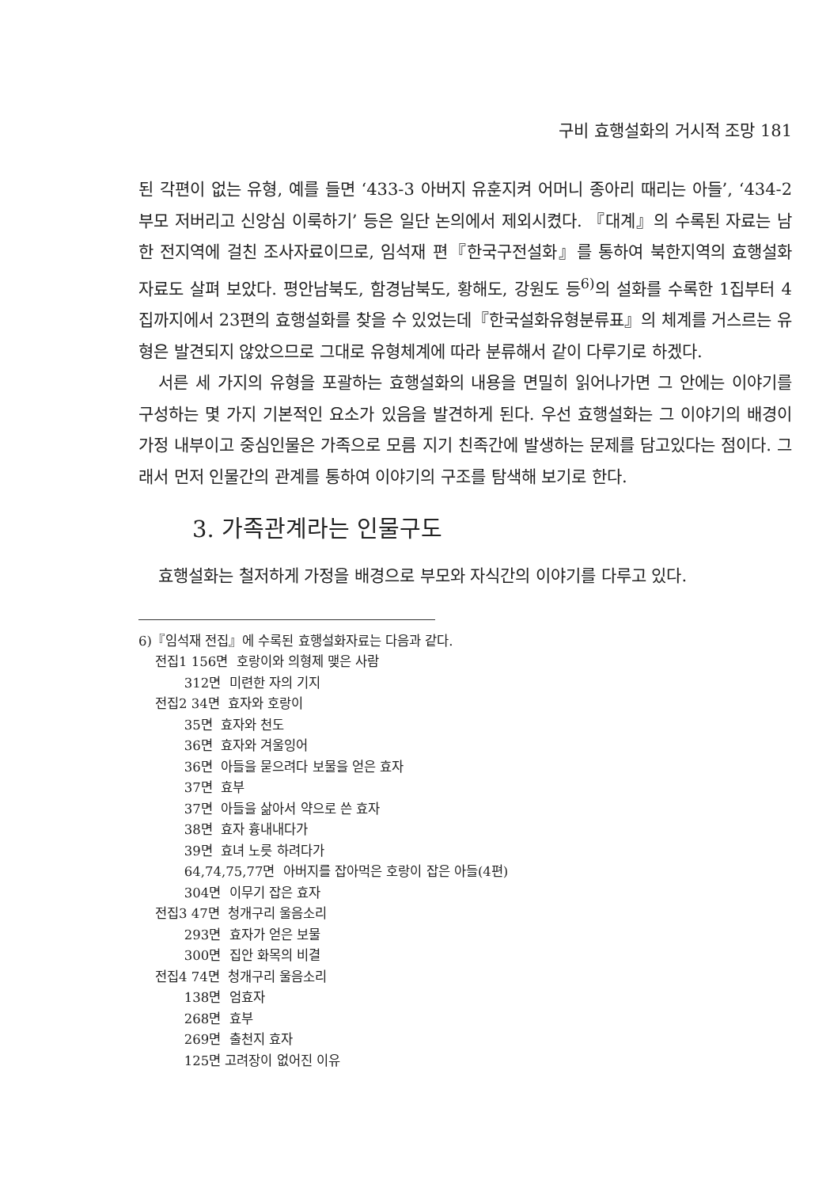구비 효행설화의 거시적 조망 181
된 각편이 없는 유형, 예를 들면 ‘433-3 아버지 유훈지켜 어머니 종아리 때리는 아들’, ‘434-2 부모 저버리고 신앙심 이룩하기’ 등은 일단 논의에서 제외시켰다. 『대계』의 수록된 자료는 남한 전지역에 걸친 조사자료이므로, 임석재 편『한국구전설화』를 통하여 북한지역의 효행설화 자료도 살펴 보았다. 평안남북도, 함경남북도, 황해도, 강원도 등<sup>6)</sup>의 설화를 수록한 1집부터 4집까지에서 23편의 효행설화를 찾을 수 있었는데『한국설화유형분류표』의 체계를 거스르는 유형은 발견되지 않았으므로 그대로 유형체계에 따라 분류해서 같이 다루기로 하겠다.
서른 세 가지의 유형을 포괄하는 효행설화의 내용을 면밀히 읽어나가면 그 안에는 이야기를 구성하는 몇 가지 기본적인 요소가 있음을 발견하게 된다. 우선 효행설화는 그 이야기의 배경이 가정 내부이고 중심인물은 가족으로 모름 지기 친족간에 발생하는 문제를 담고있다는 점이다. 그래서 먼저 인물간의 관계를 통하여 이야기의 구조를 탐색해 보기로 한다.
3. 가족관계라는 인물구도
효행설화는 철저하게 가정을 배경으로 부모와 자식간의 이야기를 다루고 있다.
6)『임석재 전집』에 수록된 효행설화자료는 다음과 같다.
전집1 156면 호랑이와 의형제 맺은 사람
312면 미련한 자의 기지
전집2 34면 효자와 호랑이
35면 효자와 천도
36면 효자와 겨울잉어
36면 아들을 묻으려다 보물을 얻은 효자
37면 효부
37면 아들을 삶아서 약으로 쓴 효자
38면 효자 흉내내다가
39면 효녀 노릇 하려다가
64,74,75,77면 아버지를 잡아먹은 호랑이 잡은 아들(4편)
304면 이무기 잡은 효자
전집3 47면 청개구리 울음소리
293면 효자가 얻은 보물
300면 집안 화목의 비결
전집4 74면 청개구리 울음소리
138면 엄효자
268면 효부
269면 출천지 효자
125면 고려장이 없어진 이유